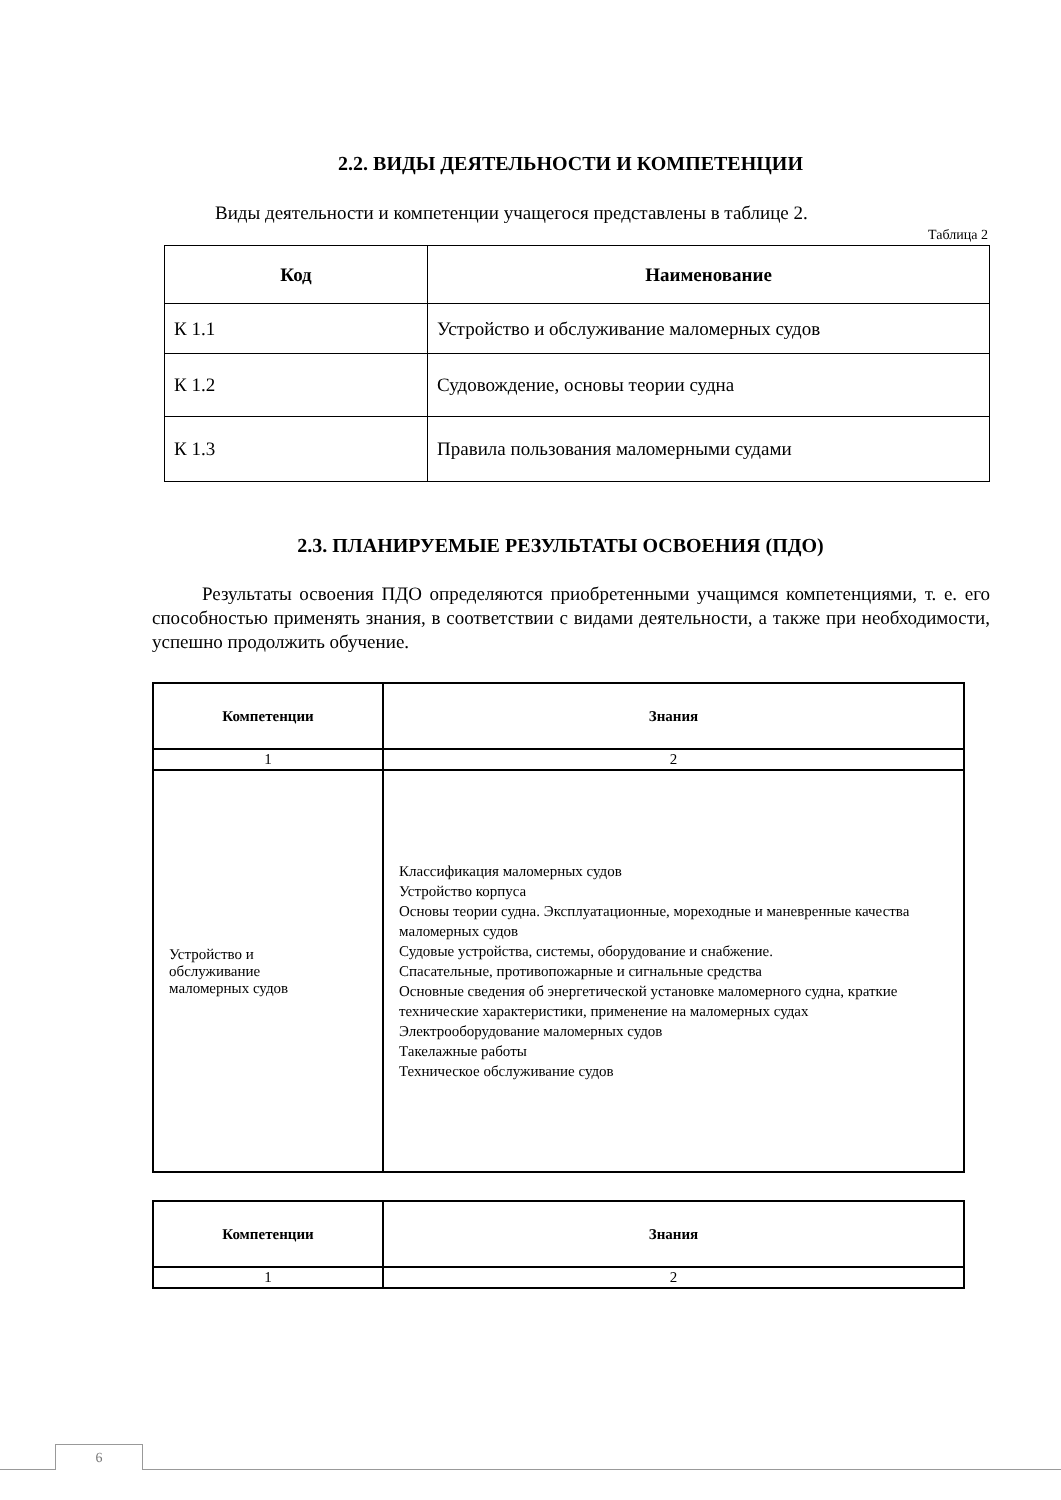2.2. ВИДЫ ДЕЯТЕЛЬНОСТИ И КОМПЕТЕНЦИИ
Виды деятельности и компетенции учащегося представлены в таблице 2.
Таблица 2
| Код | Наименование |
| --- | --- |
| К 1.1 | Устройство и обслуживание маломерных судов |
| К 1.2 | Судовождение, основы теории судна |
| К 1.3 | Правила пользования маломерными судами |
2.3. ПЛАНИРУЕМЫЕ РЕЗУЛЬТАТЫ ОСВОЕНИЯ (ПДО)
Результаты освоения ПДО определяются приобретенными учащимся компетенциями, т. е. его способностью применять знания, в соответствии с видами деятельности, а также при необходимости, успешно продолжить обучение.
| Компетенции | Знания |
| --- | --- |
| 1 | 2 |
| Устройство и обслуживание маломерных судов | Классификация маломерных судов Устройство корпуса Основы теории судна. Эксплуатационные, мореходные и маневренные качества маломерных судов Судовые устройства, системы, оборудование и снабжение. Спасательные, противопожарные и сигнальные средства Основные сведения об энергетической установке маломерного судна, краткие технические характеристики, применение на маломерных судах Электрооборудование маломерных судов Такелажные работы Техническое обслуживание судов |
| Компетенции | Знания |
| --- | --- |
| 1 | 2 |
6